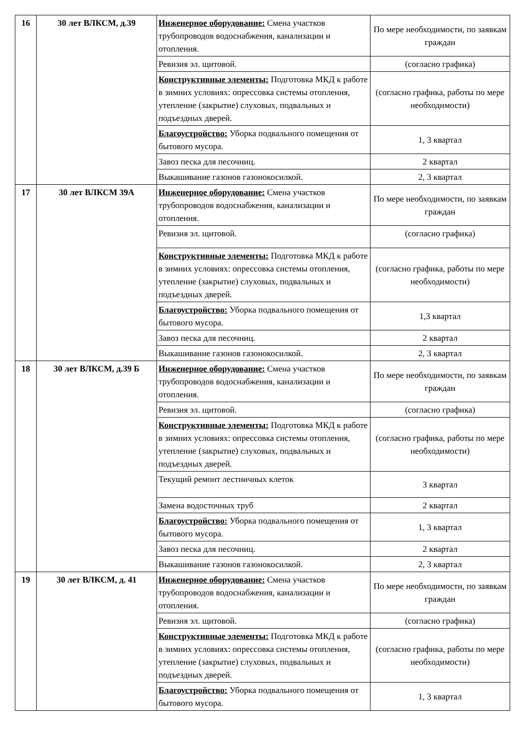| 16 | 30 лет ВЛКСМ, д.39 | Инженерное оборудование: Смена участков трубопроводов водоснабжения, канализации и отопления. | По мере необходимости, по заявкам граждан |
| | | Ревизия эл. щитовой. | (согласно графика) |
| | | Конструктивные элементы: Подготовка МКД к работе в зимних условиях: опрессовка системы отопления, утепление (закрытие) слуховых, подвальных и подъездных дверей. | (согласно графика, работы по мере необходимости) |
| | | Благоустройство: Уборка подвального помещения от бытового мусора. | 1, 3 квартал |
| | | Завоз песка для песочниц. | 2 квартал |
| | | Выкашивание газонов газонокосилкой. | 2, 3 квартал |
| 17 | 30 лет ВЛКСМ 39А | Инженерное оборудование: Смена участков трубопроводов водоснабжения, канализации и отопления. | По мере необходимости, по заявкам граждан |
| | | Ревизия эл. щитовой. | (согласно графика) |
| | | Конструктивные элементы: Подготовка МКД к работе в зимних условиях: опрессовка системы отопления, утепление (закрытие) слуховых, подвальных и подъездных дверей. | (согласно графика, работы по мере необходимости) |
| | | Благоустройство: Уборка подвального помещения от бытового мусора. | 1,3 квартал |
| | | Завоз песка для песочниц. | 2 квартал |
| | | Выкашивание газонов газонокосилкой. | 2, 3 квартал |
| 18 | 30 лет ВЛКСМ, д.39 Б | Инженерное оборудование: Смена участков трубопроводов водоснабжения, канализации и отопления. | По мере необходимости, по заявкам граждан |
| | | Ревизия эл. щитовой. | (согласно графика) |
| | | Конструктивные элементы: Подготовка МКД к работе в зимних условиях: опрессовка системы отопления, утепление (закрытие) слуховых, подвальных и подъездных дверей. | (согласно графика, работы по мере необходимости) |
| | | Текущий ремонт лестничных клеток | 3 квартал |
| | | Замена водосточных труб | 2 квартал |
| | | Благоустройство: Уборка подвального помещения от бытового мусора. | 1, 3 квартал |
| | | Завоз песка для песочниц. | 2 квартал |
| | | Выкашивание газонов газонокосилкой. | 2, 3 квартал |
| 19 | 30 лет ВЛКСМ, д. 41 | Инженерное оборудование: Смена участков трубопроводов водоснабжения, канализации и отопления. | По мере необходимости, по заявкам граждан |
| | | Ревизия эл. щитовой. | (согласно графика) |
| | | Конструктивные элементы: Подготовка МКД к работе в зимних условиях: опрессовка системы отопления, утепление (закрытие) слуховых, подвальных и подъездных дверей. | (согласно графика, работы по мере необходимости) |
| | | Благоустройство: Уборка подвального помещения от бытового мусора. | 1, 3 квартал |